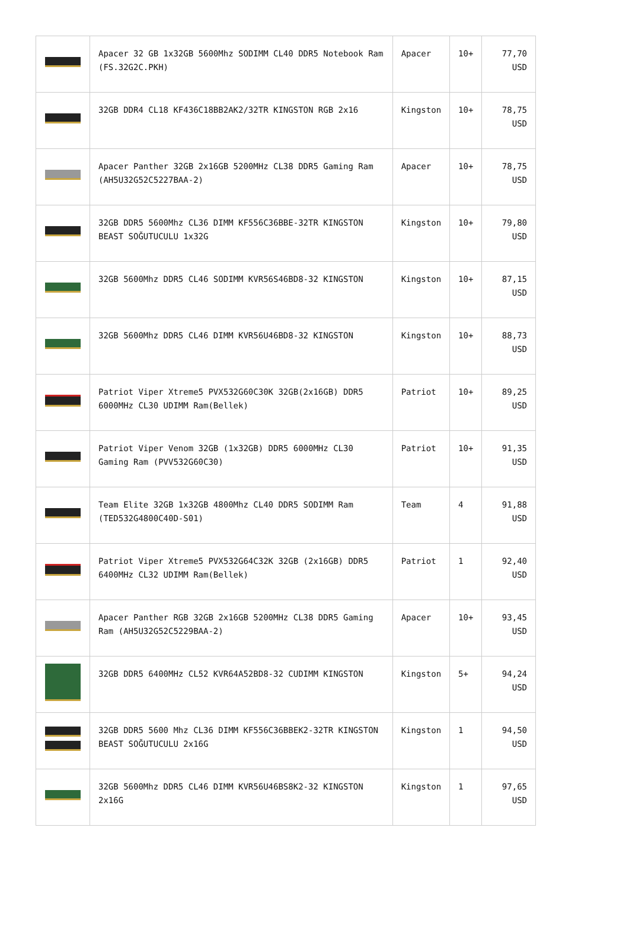| | Apacer 32 GB 1x32GB 5600Mhz SODIMM CL40 DDR5 Notebook Ram (FS.32G2C.PKH) | Apacer | 10+ | 77,70 USD |
| | 32GB DDR4 CL18 KF436C18BB2AK2/32TR KINGSTON RGB 2x16 | Kingston | 10+ | 78,75 USD |
| | Apacer Panther 32GB 2x16GB 5200MHz CL38 DDR5 Gaming Ram (AH5U32G52C5227BAA-2) | Apacer | 10+ | 78,75 USD |
| | 32GB DDR5 5600Mhz CL36 DIMM KF556C36BBE-32TR KINGSTON BEAST SOĞUTUCULU 1x32G | Kingston | 10+ | 79,80 USD |
| | 32GB 5600Mhz DDR5 CL46 SODIMM KVR56S46BD8-32 KINGSTON | Kingston | 10+ | 87,15 USD |
| | 32GB 5600Mhz DDR5 CL46 DIMM KVR56U46BD8-32 KINGSTON | Kingston | 10+ | 88,73 USD |
| | Patriot Viper Xtreme5 PVX532G60C30K 32GB(2x16GB) DDR5 6000MHz CL30 UDIMM Ram(Bellek) | Patriot | 10+ | 89,25 USD |
| | Patriot Viper Venom 32GB (1x32GB) DDR5 6000MHz CL30 Gaming Ram (PVV532G60C30) | Patriot | 10+ | 91,35 USD |
| | Team Elite 32GB 1x32GB 4800Mhz CL40 DDR5 SODIMM Ram (TED532G4800C40D-S01) | Team | 4 | 91,88 USD |
| | Patriot Viper Xtreme5 PVX532G64C32K 32GB (2x16GB) DDR5 6400MHz CL32 UDIMM Ram(Bellek) | Patriot | 1 | 92,40 USD |
| | Apacer Panther RGB 32GB 2x16GB 5200MHz CL38 DDR5 Gaming Ram (AH5U32G52C5229BAA-2) | Apacer | 10+ | 93,45 USD |
| | 32GB DDR5 6400MHz CL52 KVR64A52BD8-32 CUDIMM KINGSTON | Kingston | 5+ | 94,24 USD |
| | 32GB DDR5 5600 Mhz CL36 DIMM KF556C36BBEK2-32TR KINGSTON BEAST SOĞUTUCULU 2x16G | Kingston | 1 | 94,50 USD |
| | 32GB 5600Mhz DDR5 CL46 DIMM KVR56U46BS8K2-32 KINGSTON 2x16G | Kingston | 1 | 97,65 USD |